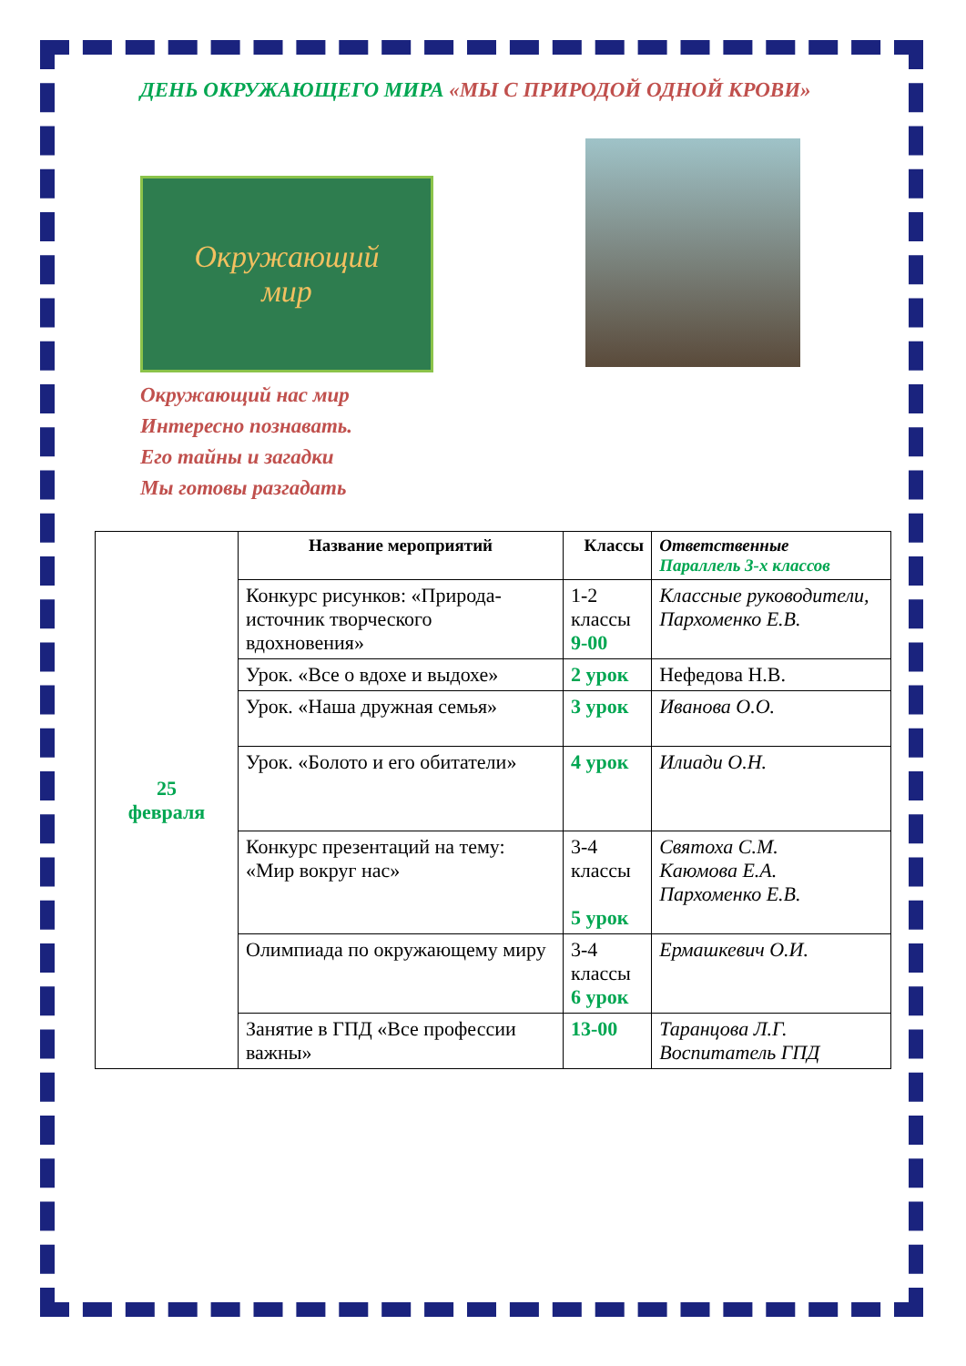ДЕНЬ ОКРУЖАЮЩЕГО МИРА «МЫ С ПРИРОДОЙ ОДНОЙ КРОВИ»
Окружающий
мир
Окружающий нас мир
Интересно познавать.
Его тайны и загадки
Мы готовы разгадать
| 25 февраля | Название мероприятий | Классы | Ответственные Параллель 3-х классов |
| | Конкурс рисунков: «Природа- источник творческого вдохновения» | 1-2 классы 9-00 | Классные руководители, Пархоменко Е.В. |
| | Урок. «Все о вдохе и выдохе» | 2 урок | Нефедова Н.В. |
| | Урок. «Наша дружная семья» | 3 урок | Иванова О.О. |
| | Урок. «Болото и его обитатели» | 4 урок | Илиади О.Н. |
| | Конкурс презентаций на тему: «Мир вокруг нас» | 3-4 классы 5 урок | Святоха С.М. Каюмова Е.А. Пархоменко Е.В. |
| | Олимпиада по окружающему миру | 3-4 классы 6 урок | Ермашкевич О.И. |
| | Занятие в ГПД «Все профессии важны» | 13-00 | Таранцова Л.Г. Воспитатель ГПД |